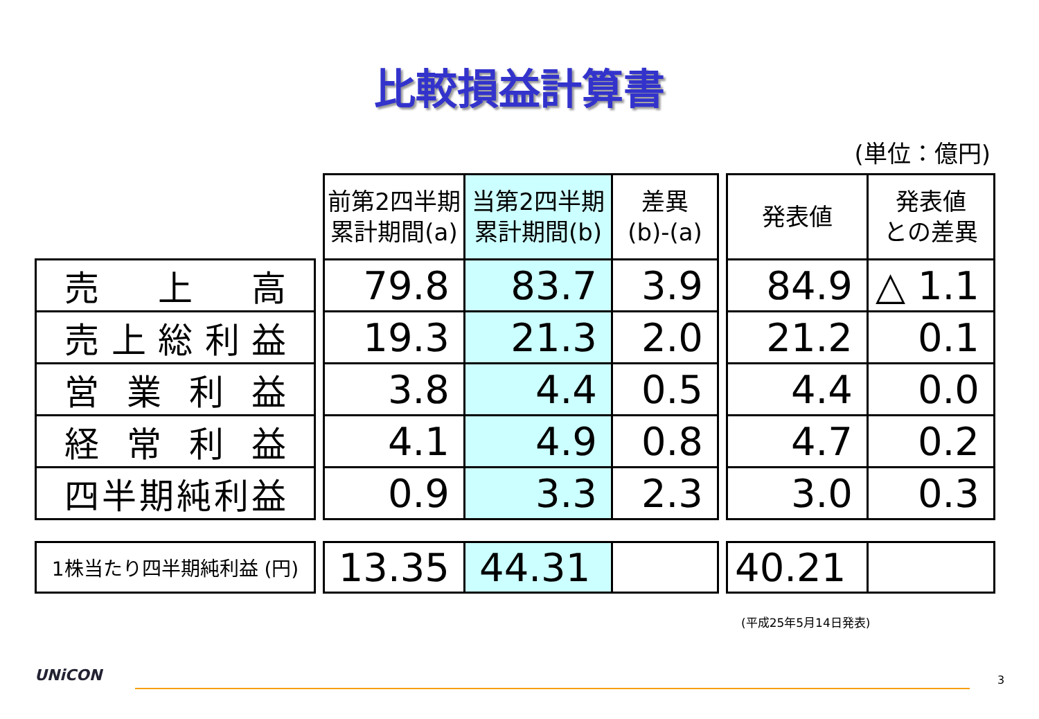比較損益計算書
(単位：億円)
| | | 前第2四半期 累計期間(a) | 当第2四半期 累計期間(b) | 差異 (b)-(a) | | 発表値 | 発表値 との差異 |
| 売 上 高 | | 79.8 | 83.7 | 3.9 | | 84.9 | △ 1.1 |
| 売上総利益 | | 19.3 | 21.3 | 2.0 | | 21.2 | 0.1 |
| 営 業 利 益 | | 3.8 | 4.4 | 0.5 | | 4.4 | 0.0 |
| 経 常 利 益 | | 4.1 | 4.9 | 0.8 | | 4.7 | 0.2 |
| 四半期純利益 | | 0.9 | 3.3 | 2.3 | | 3.0 | 0.3 |
| 1株当たり四半期純利益 (円) | | 13.35 | 44.31 | | | 40.21 | |
(平成25年5月14日発表)
UNiCON 3